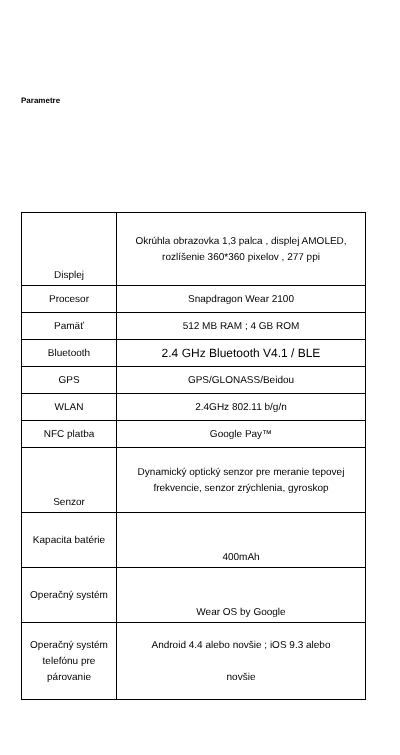Parametre
| Displej | Okrúhla obrazovka 1,3 palca , displej AMOLED, rozlíšenie 360*360 pixelov , 277 ppi |
| Procesor | Snapdragon Wear 2100 |
| Pamäť | 512 MB RAM ; 4 GB ROM |
| Bluetooth | 2.4 GHz Bluetooth V4.1 / BLE |
| GPS | GPS/GLONASS/Beidou |
| WLAN | 2.4GHz 802.11 b/g/n |
| NFC platba | Google Pay™ |
| Senzor | Dynamický optický senzor pre meranie tepovej frekvencie, senzor zrýchlenia, gyroskop |
| Kapacita batérie | 400mAh |
| Operačný systém | Wear OS by Google |
| Operačný systém telefónu pre párovanie | Android 4.4 alebo novšie ; iOS 9.3 alebo novšie |